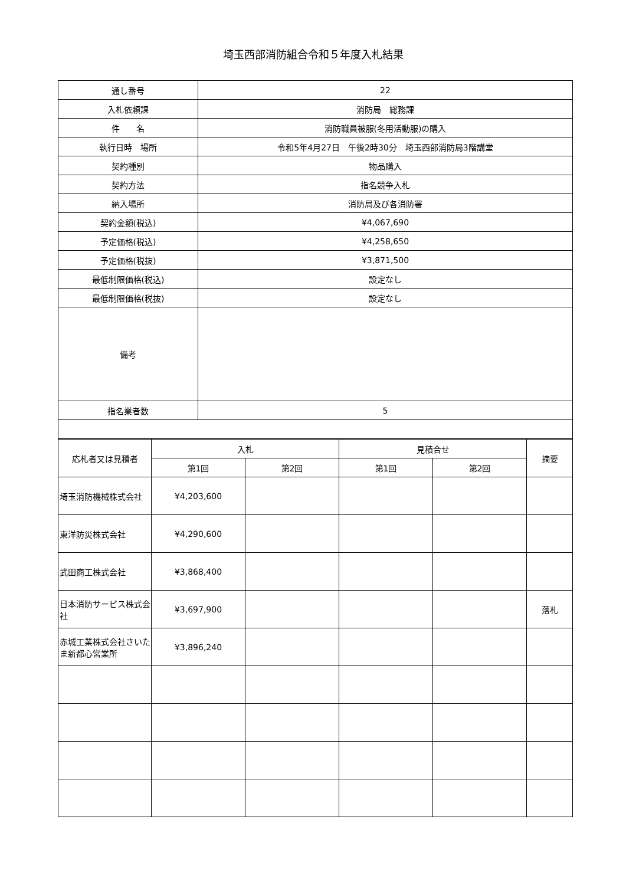埼玉西部消防組合令和５年度入札結果
| 通し番号 | 22 |
| 入札依頼課 | 消防局 総務課 |
| 件 名 | 消防職員被服(冬用活動服)の購入 |
| 執行日時 場所 | 令和5年4月27日 午後2時30分 埼玉西部消防局3階講堂 |
| 契約種別 | 物品購入 |
| 契約方法 | 指名競争入札 |
| 納入場所 | 消防局及び各消防署 |
| 契約金額(税込) | ¥4,067,690 |
| 予定価格(税込) | ¥4,258,650 |
| 予定価格(税抜) | ¥3,871,500 |
| 最低制限価格(税込) | 設定なし |
| 最低制限価格(税抜) | 設定なし |
| 備考 | |
| 指名業者数 | 5 |
| 応札者又は見積者 | 入札 | | 見積合せ | | 摘要 |
| --- | --- | --- | --- | --- | --- |
| | 第1回 | 第2回 | 第1回 | 第2回 | |
| 埼玉消防機械株式会社 | ¥4,203,600 | | | | |
| 東洋防災株式会社 | ¥4,290,600 | | | | |
| 武田商工株式会社 | ¥3,868,400 | | | | |
| 日本消防サービス株式会社 | ¥3,697,900 | | | | 落札 |
| 赤城工業株式会社さいたま新都心営業所 | ¥3,896,240 | | | | |